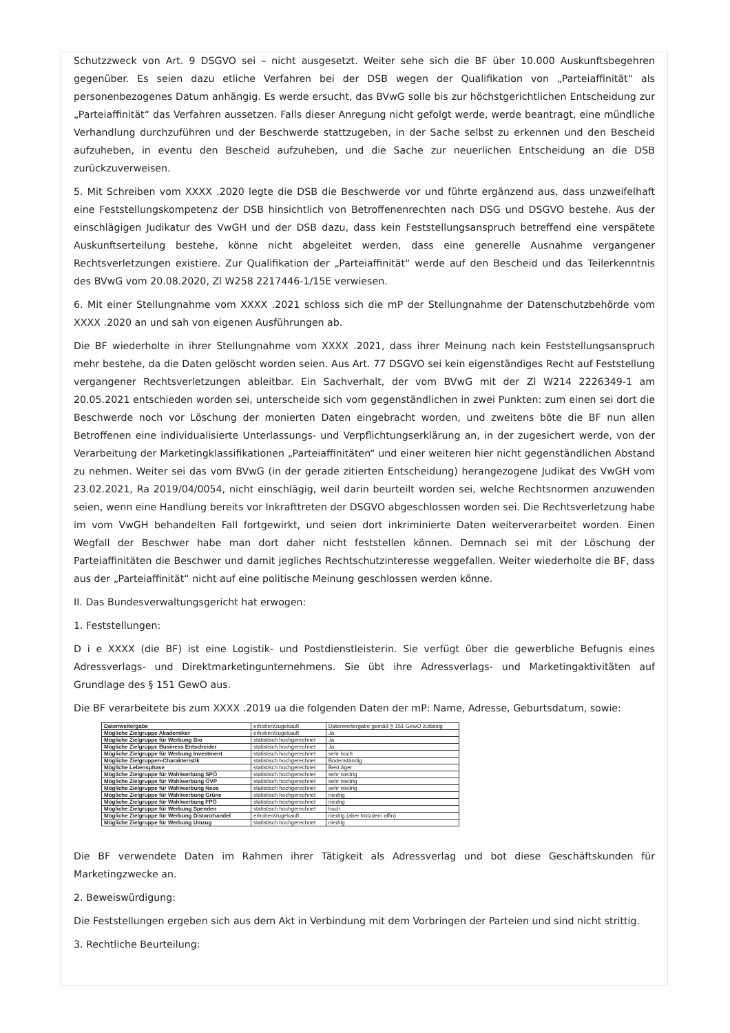Schutzzweck von Art. 9 DSGVO sei – nicht ausgesetzt. Weiter sehe sich die BF über 10.000 Auskunftsbegehren gegenüber. Es seien dazu etliche Verfahren bei der DSB wegen der Qualifikation von „Parteiaffinität“ als personenbezogenes Datum anhängig. Es werde ersucht, das BVwG solle bis zur höchstgerichtlichen Entscheidung zur „Parteiaffinität“ das Verfahren aussetzen. Falls dieser Anregung nicht gefolgt werde, werde beantragt, eine mündliche Verhandlung durchzuführen und der Beschwerde stattzugeben, in der Sache selbst zu erkennen und den Bescheid aufzuheben, in eventu den Bescheid aufzuheben, und die Sache zur neuerlichen Entscheidung an die DSB zurückzuverweisen.
5. Mit Schreiben vom XXXX .2020 legte die DSB die Beschwerde vor und führte ergänzend aus, dass unzweifelhaft eine Feststellungskompetenz der DSB hinsichtlich von Betroffenenrechten nach DSG und DSGVO bestehe. Aus der einschlägigen Judikatur des VwGH und der DSB dazu, dass kein Feststellungsanspruch betreffend eine verspätete Auskunftserteilung bestehe, könne nicht abgeleitet werden, dass eine generelle Ausnahme vergangener Rechtsverletzungen existiere. Zur Qualifikation der „Parteiaffinität“ werde auf den Bescheid und das Teilerkenntnis des BVwG vom 20.08.2020, Zl W258 2217446-1/15E verwiesen.
6. Mit einer Stellungnahme vom XXXX .2021 schloss sich die mP der Stellungnahme der Datenschutzbehörde vom XXXX .2020 an und sah von eigenen Ausführungen ab.
Die BF wiederholte in ihrer Stellungnahme vom XXXX .2021, dass ihrer Meinung nach kein Feststellungsanspruch mehr bestehe, da die Daten gelöscht worden seien. Aus Art. 77 DSGVO sei kein eigenständiges Recht auf Feststellung vergangener Rechtsverletzungen ableitbar. Ein Sachverhalt, der vom BVwG mit der Zl W214 2226349-1 am 20.05.2021 entschieden worden sei, unterscheide sich vom gegenständlichen in zwei Punkten: zum einen sei dort die Beschwerde noch vor Löschung der monierten Daten eingebracht worden, und zweitens böte die BF nun allen Betroffenen eine individualisierte Unterlassungs- und Verpflichtungserklärung an, in der zugesichert werde, von der Verarbeitung der Marketingklassifikationen „Parteiaffinitäten“ und einer weiteren hier nicht gegenständlichen Abstand zu nehmen. Weiter sei das vom BVwG (in der gerade zitierten Entscheidung) herangezogene Judikat des VwGH vom 23.02.2021, Ra 2019/04/0054, nicht einschlägig, weil darin beurteilt worden sei, welche Rechtsnormen anzuwenden seien, wenn eine Handlung bereits vor Inkrafttreten der DSGVO abgeschlossen worden sei. Die Rechtsverletzung habe im vom VwGH behandelten Fall fortgewirkt, und seien dort inkriminierte Daten weiterverarbeitet worden. Einen Wegfall der Beschwer habe man dort daher nicht feststellen können. Demnach sei mit der Löschung der Parteiaffinitäten die Beschwer und damit jegliches Rechtschutzinteresse weggefallen. Weiter wiederholte die BF, dass aus der „Parteiaffinität“ nicht auf eine politische Meinung geschlossen werden könne.
II. Das Bundesverwaltungsgericht hat erwogen:
1. Feststellungen:
D i e XXXX (die BF) ist eine Logistik- und Postdienstleisterin. Sie verfügt über die gewerbliche Befugnis eines Adressverlags- und Direktmarketingunternehmens. Sie übt ihre Adressverlags- und Marketingaktivitäten auf Grundlage des § 151 GewO aus.
Die BF verarbeitete bis zum XXXX .2019 ua die folgenden Daten der mP: Name, Adresse, Geburtsdatum, sowie:
| Datenweitergabe | erhoben/zugekauft | Datenweitergabe gemäß § 151 GewO zulässig |
| Mögliche Zielgruppe Akademiker | erhoben/zugekauft | Ja |
| Mögliche Zielgruppe für Werbung Bio | statistisch hochgerechnet | Ja |
| Mögliche Zielgruppe Business Entscheider | statistisch hochgerechnet | Ja |
| Mögliche Zielgruppe für Werbung Investment | statistisch hochgerechnet | sehr hoch |
| Mögliche Zielgruppen-Charakteristik | statistisch hochgerechnet | Bodenständig |
| Mögliche Lebensphase | statistisch hochgerechnet | Best Ager |
| Mögliche Zielgruppe für Wahlwerbung SPÖ | statistisch hochgerechnet | sehr niedrig |
| Mögliche Zielgruppe für Wahlwerbung ÖVP | statistisch hochgerechnet | sehr niedrig |
| Mögliche Zielgruppe für Wahlwerbung Neos | statistisch hochgerechnet | sehr niedrig |
| Mögliche Zielgruppe für Wahlwerbung Grüne | statistisch hochgerechnet | niedrig |
| Mögliche Zielgruppe für Wahlwerbung FPÖ | statistisch hochgerechnet | niedrig |
| Mögliche Zielgruppe für Werbung Spenden | statistisch hochgerechnet | hoch |
| Mögliche Zielgruppe für Werbung Distanzhandel | erhoben/zugekauft | niedrig (aber trotzdem affin) |
| Mögliche Zielgruppe für Werbung Umzug | statistisch hochgerechnet | niedrig |
Die BF verwendete Daten im Rahmen ihrer Tätigkeit als Adressverlag und bot diese Geschäftskunden für Marketingzwecke an.
2. Beweiswürdigung:
Die Feststellungen ergeben sich aus dem Akt in Verbindung mit dem Vorbringen der Parteien und sind nicht strittig.
3. Rechtliche Beurteilung: